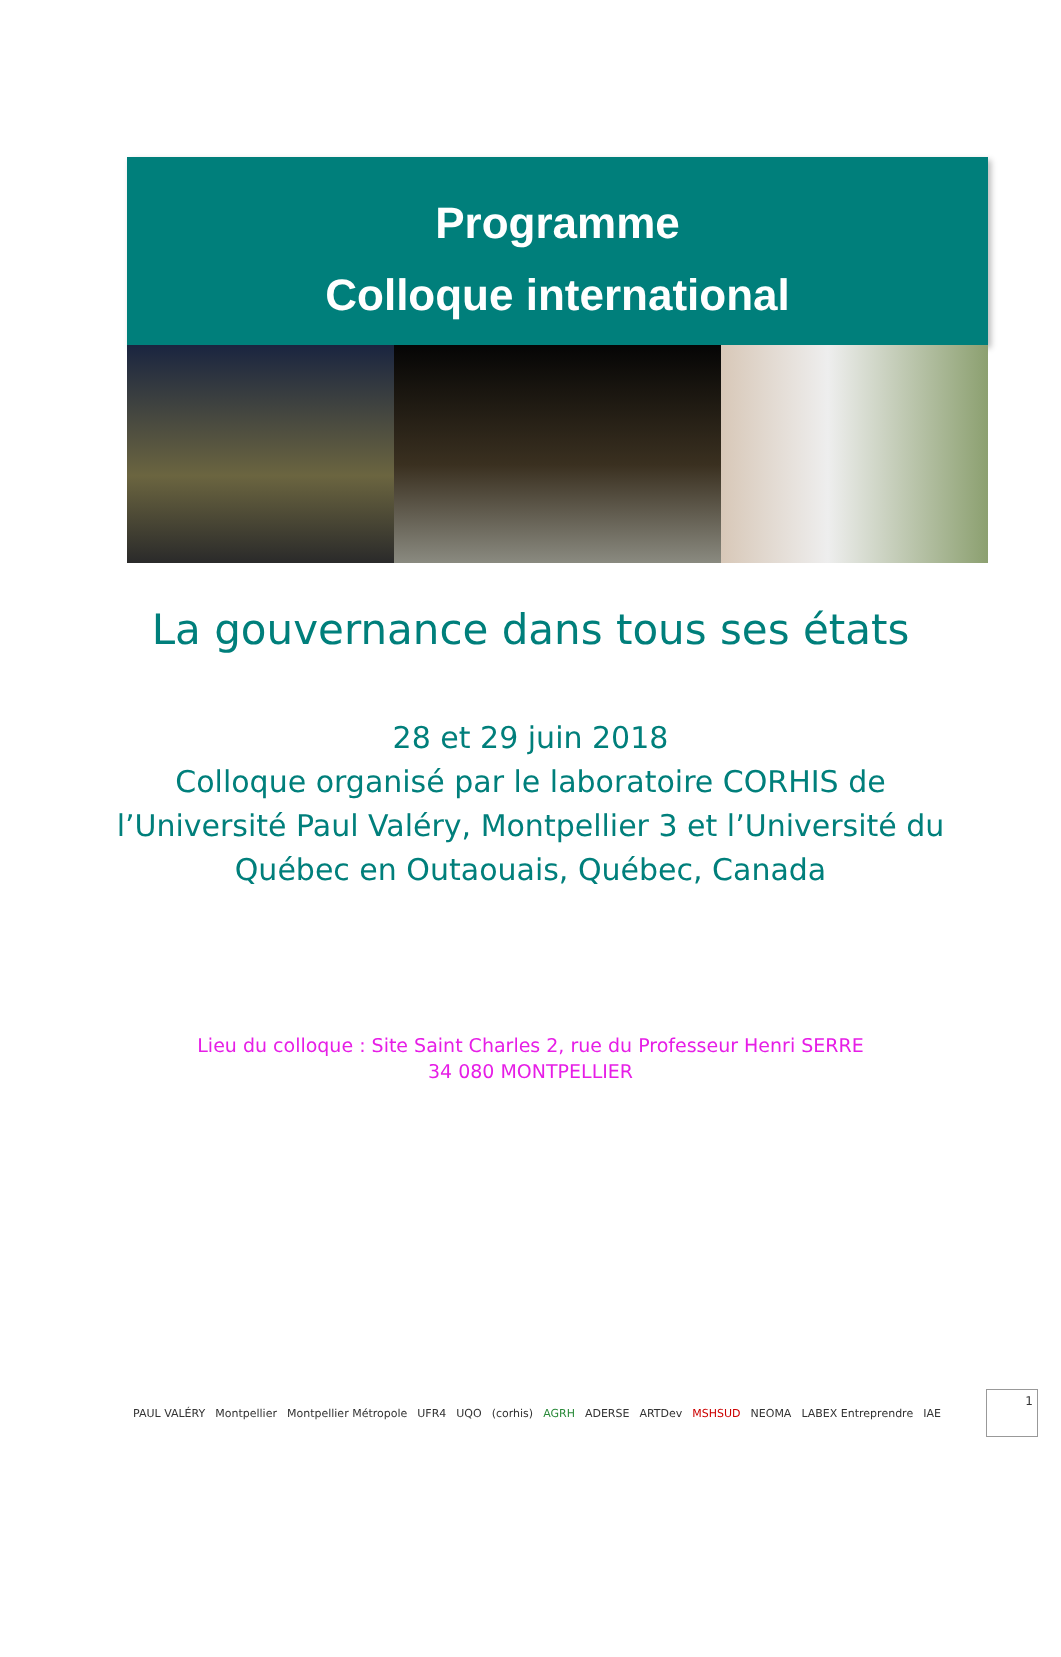Programme
Colloque international
La gouvernance dans tous ses états
28 et 29 juin 2018
Colloque organisé par le laboratoire CORHIS de
l’Université Paul Valéry, Montpellier 3 et l’Université du
Québec en Outaouais, Québec, Canada
Lieu du colloque : Site Saint Charles 2, rue du Professeur Henri SERRE
34 080 MONTPELLIER
PAUL VALÉRY Montpellier Montpellier Métropole UFR4 UQO (corhis) AGRH ADERSE ARTDev MSHSUD NEOMA LABEX Entreprendre IAE
1